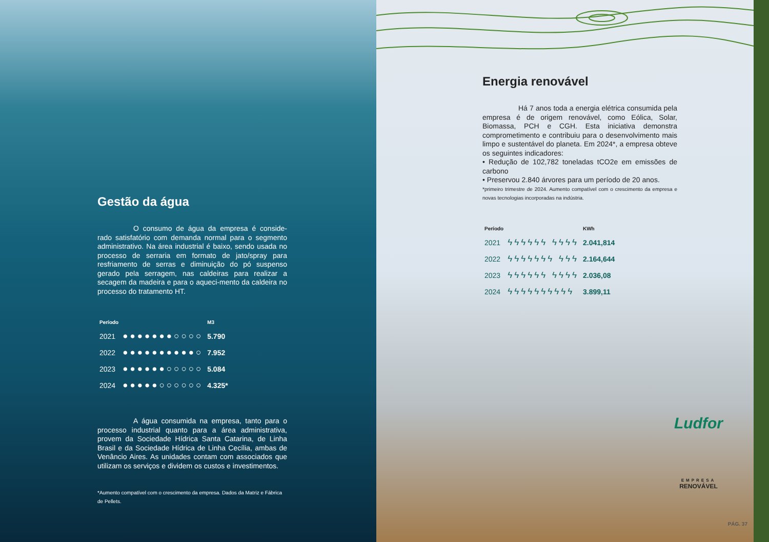Gestão da água
     O consumo de água da empresa é conside-rado satisfatório com demanda normal para o segmento administrativo. Na área industrial é baixo, sendo usada no processo de serraria em formato de jato/spray para resfriamento de serras e diminuição do pó suspenso gerado pela serragem, nas caldeiras para realizar a secagem da madeira e para o aqueci-mento da caldeira no processo do tratamento HT.
| Período | | M3 |
| --- | --- | --- |
| 2021 | ●●●●●●●○○○○ | 5.790 |
| 2022 | ●●●●●●●●●●○ | 7.952 |
| 2023 | ●●●●●●○○○○○ | 5.084 |
| 2024 | ●●●●●○○○○○○ | 4.325* |
     A água consumida na empresa, tanto para o processo industrial quanto para a área administrativa, provem da Sociedade Hídrica Santa Catarina, de Linha Brasil e da Sociedade Hídrica de Linha Cecília, ambas de Venâncio Aires. As unidades contam com associados que utilizam os serviços e dividem os custos e investimentos.
*Aumento compatível com o crescimento da empresa. Dados da Matriz e Fábrica de Pellets.
Energia renovável
     Há 7 anos toda a energia elétrica consumida pela empresa é de origem renovável, como Eólica, Solar, Biomassa, PCH e CGH. Esta iniciativa demonstra comprometimento e contribuiu para o desenvolvimento mais limpo e sustentável do planeta. Em 2024*, a empresa obteve os seguintes indicadores:
• Redução de 102,782 toneladas tCO2e em emissões de carbono
• Preservou 2.840 árvores para um período de 20 anos.
*primeiro trimestre de 2024. Aumento compatível com o crescimento da empresa e novas tecnologias incorporadas na indústria.
| Período | | KWh |
| --- | --- | --- |
| 2021 | ϟϟϟϟϟϟ ϟϟϟϟ | 2.041,814 |
| 2022 | ϟϟϟϟϟϟϟ ϟϟϟ | 2.164,644 |
| 2023 | ϟϟϟϟϟϟ ϟϟϟϟ | 2.036,08 |
| 2024 | ϟϟϟϟϟϟϟϟϟϟ | 3.899,11 |
Ludfor
EMPRESA
RENOVÁVEL
PÁG. 37